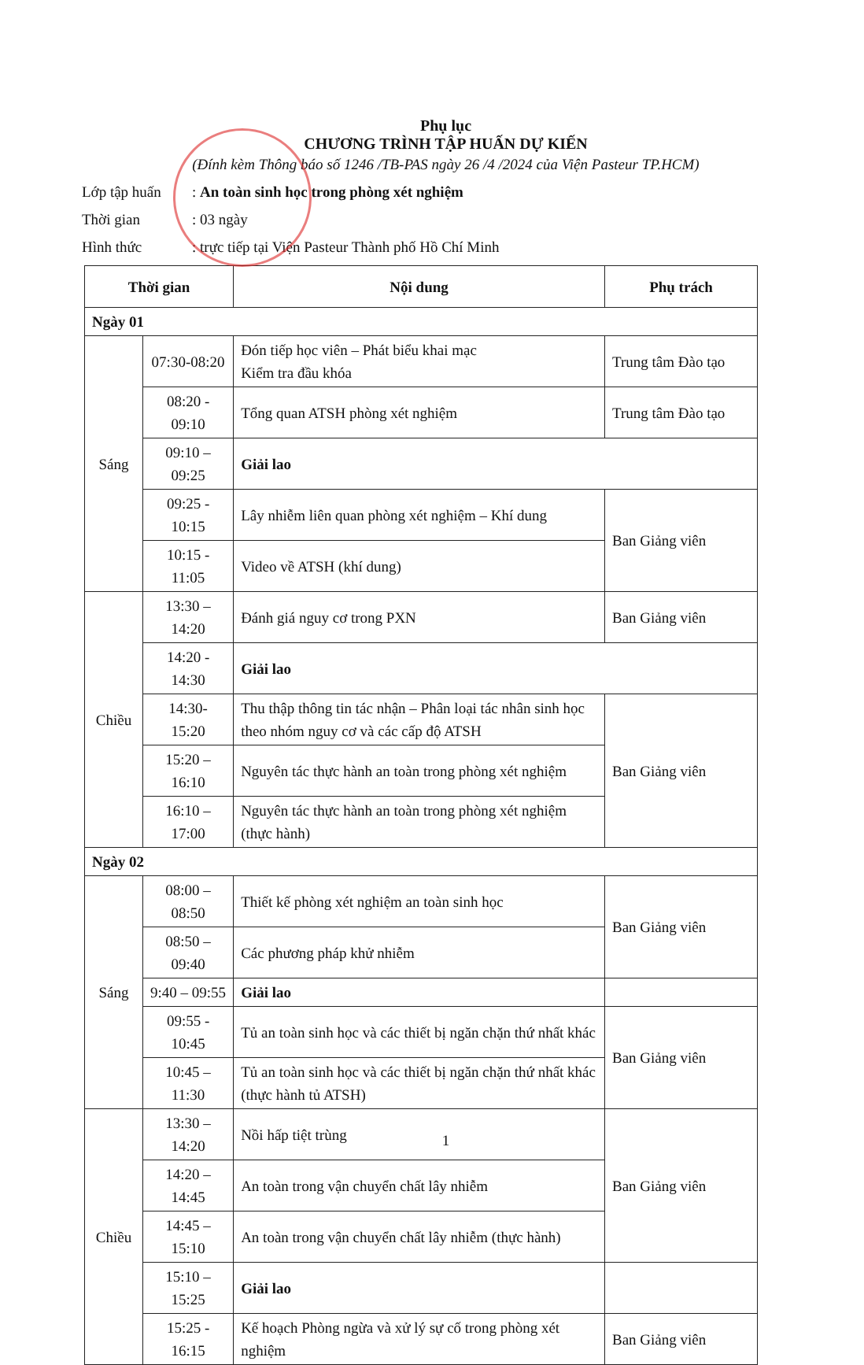Phụ lục
CHƯƠNG TRÌNH TẬP HUẤN DỰ KIẾN
(Đính kèm Thông báo số 1246 /TB-PAS ngày 26 /4 /2024 của Viện Pasteur TP.HCM)
Lớp tập huấn: An toàn sinh học trong phòng xét nghiệm
Thời gian: 03 ngày
Hình thức: trực tiếp tại Viện Pasteur Thành phố Hồ Chí Minh
| Thời gian | | Nội dung | Phụ trách |
| --- | --- | --- | --- |
| Ngày 01 | | | |
| Sáng | 07:30-08:20 | Đón tiếp học viên – Phát biểu khai mạc Kiểm tra đầu khóa | Trung tâm Đào tạo |
| | 08:20 - 09:10 | Tổng quan ATSH phòng xét nghiệm | Trung tâm Đào tạo |
| | 09:10 – 09:25 | Giải lao | |
| | 09:25 - 10:15 | Lây nhiễm liên quan phòng xét nghiệm – Khí dung | Ban Giảng viên |
| | 10:15 - 11:05 | Video về ATSH (khí dung) | |
| Chiều | 13:30 – 14:20 | Đánh giá nguy cơ trong PXN | Ban Giảng viên |
| | 14:20 - 14:30 | Giải lao | |
| | 14:30- 15:20 | Thu thập thông tin tác nhận – Phân loại tác nhân sinh học theo nhóm nguy cơ và các cấp độ ATSH | Ban Giảng viên |
| | 15:20 – 16:10 | Nguyên tác thực hành an toàn trong phòng xét nghiệm | |
| | 16:10 – 17:00 | Nguyên tác thực hành an toàn trong phòng xét nghiệm (thực hành) | |
| Ngày 02 | | | |
| Sáng | 08:00 – 08:50 | Thiết kế phòng xét nghiệm an toàn sinh học | Ban Giảng viên |
| | 08:50 – 09:40 | Các phương pháp khử nhiễm | |
| | 9:40 – 09:55 | Giải lao | |
| | 09:55 - 10:45 | Tủ an toàn sinh học và các thiết bị ngăn chặn thứ nhất khác | Ban Giảng viên |
| | 10:45 – 11:30 | Tủ an toàn sinh học và các thiết bị ngăn chặn thứ nhất khác (thực hành tủ ATSH) | |
| Chiều | 13:30 – 14:20 | Nồi hấp tiệt trùng | Ban Giảng viên |
| | 14:20 – 14:45 | An toàn trong vận chuyển chất lây nhiễm | |
| | 14:45 – 15:10 | An toàn trong vận chuyển chất lây nhiễm (thực hành) | |
| | 15:10 – 15:25 | Giải lao | |
| | 15:25 - 16:15 | Kế hoạch Phòng ngừa và xử lý sự cố trong phòng xét nghiệm | Ban Giảng viên |
1